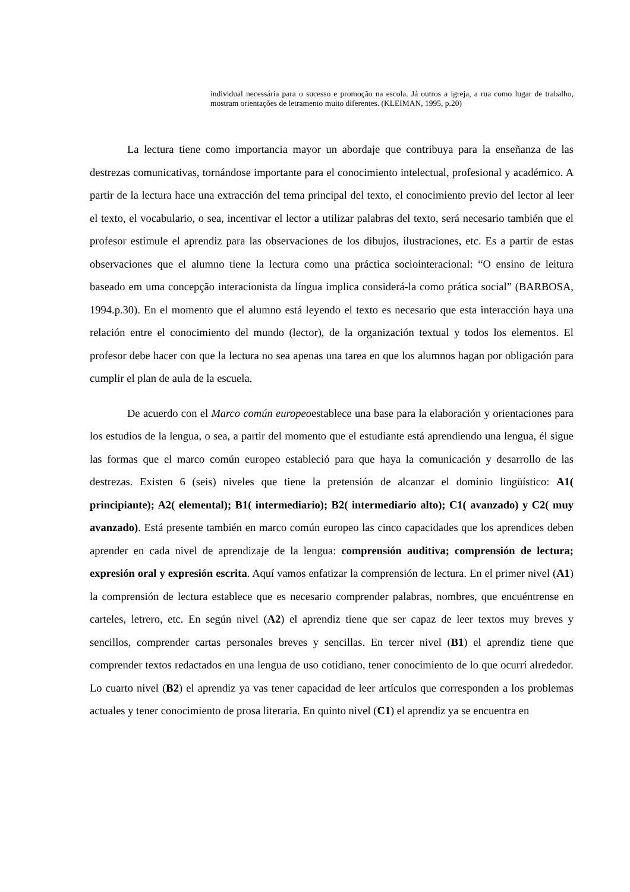individual necessária para o sucesso e promoção na escola. Já outros a igreja, a rua como lugar de trabalho, mostram orientações de letramento muito diferentes. (KLEIMAN, 1995, p.20)
La lectura tiene como importancia mayor un abordaje que contribuya para la enseñanza de las destrezas comunicativas, tornándose importante para el conocimiento intelectual, profesional y académico. A partir de la lectura hace una extracción del tema principal del texto, el conocimiento previo del lector al leer el texto, el vocabulario, o sea, incentivar el lector a utilizar palabras del texto, será necesario también que el profesor estimule el aprendiz para las observaciones de los dibujos, ilustraciones, etc. Es a partir de estas observaciones que el alumno tiene la lectura como una práctica sociointeracional: “O ensino de leitura baseado em uma concepção interacionista da língua implica considerá-la como prática social” (BARBOSA, 1994.p.30). En el momento que el alumno está leyendo el texto es necesario que esta interacción haya una relación entre el conocimiento del mundo (lector), de la organización textual y todos los elementos. El profesor debe hacer con que la lectura no sea apenas una tarea en que los alumnos hagan por obligación para cumplir el plan de aula de la escuela.
De acuerdo con el Marco común europeoestablece una base para la elaboración y orientaciones para los estudios de la lengua, o sea, a partir del momento que el estudiante está aprendiendo una lengua, él sigue las formas que el marco común europeo estableció para que haya la comunicación y desarrollo de las destrezas. Existen 6 (seis) niveles que tiene la pretensión de alcanzar el dominio lingüístico: A1( principiante); A2( elemental); B1( intermediario); B2( intermediario alto); C1( avanzado) y C2( muy avanzado). Está presente también en marco común europeo las cinco capacidades que los aprendices deben aprender en cada nivel de aprendizaje de la lengua: comprensión auditiva; comprensión de lectura; expresión oral y expresión escrita. Aquí vamos enfatizar la comprensión de lectura. En el primer nivel (A1) la comprensión de lectura establece que es necesario comprender palabras, nombres, que encuéntrense en carteles, letrero, etc. En según nivel (A2) el aprendiz tiene que ser capaz de leer textos muy breves y sencillos, comprender cartas personales breves y sencillas. En tercer nivel (B1) el aprendiz tiene que comprender textos redactados en una lengua de uso cotidiano, tener conocimiento de lo que ocurrí alrededor. Lo cuarto nivel (B2) el aprendiz ya vas tener capacidad de leer artículos que corresponden a los problemas actuales y tener conocimiento de prosa literaria. En quinto nivel (C1) el aprendiz ya se encuentra en